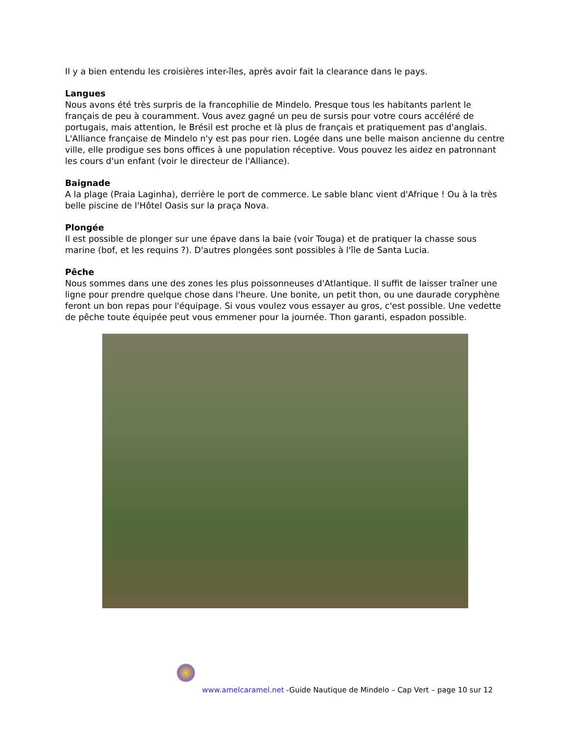Il y a bien entendu les croisières inter-îles, après avoir fait la clearance dans le pays.
Langues
Nous avons été très surpris de la francophilie de Mindelo. Presque tous les habitants parlent le français de peu à couramment. Vous avez gagné un peu de sursis pour votre cours accéléré de portugais, mais attention, le Brésil est proche et là plus de français et pratiquement pas d'anglais.
L'Alliance française de Mindelo n'y est pas pour rien. Logée dans une belle maison ancienne du centre ville, elle prodigue ses bons offices à une population réceptive. Vous pouvez les aidez en patronnant les cours d'un enfant (voir le directeur de l'Alliance).
Baignade
A la plage (Praia Laginha), derrière le port de commerce. Le sable blanc vient d'Afrique ! Ou à la très belle piscine de l'Hôtel Oasis sur la praça Nova.
Plongée
Il est possible de plonger sur une épave dans la baie (voir Touga) et de pratiquer la chasse sous marine (bof, et les requins ?). D'autres plongées sont possibles à l'île de Santa Lucia.
Pêche
Nous sommes dans une des zones les plus poissonneuses d'Atlantique. Il suffit de laisser traîner une ligne pour prendre quelque chose dans l'heure. Une bonite, un petit thon, ou une daurade coryphène feront un bon repas pour l'équipage. Si vous voulez vous essayer au gros, c'est possible. Une vedette de pêche toute équipée peut vous emmener pour la journée. Thon garanti, espadon possible.
www.amelcaramel.net -Guide Nautique de Mindelo – Cap Vert – page 10 sur 12